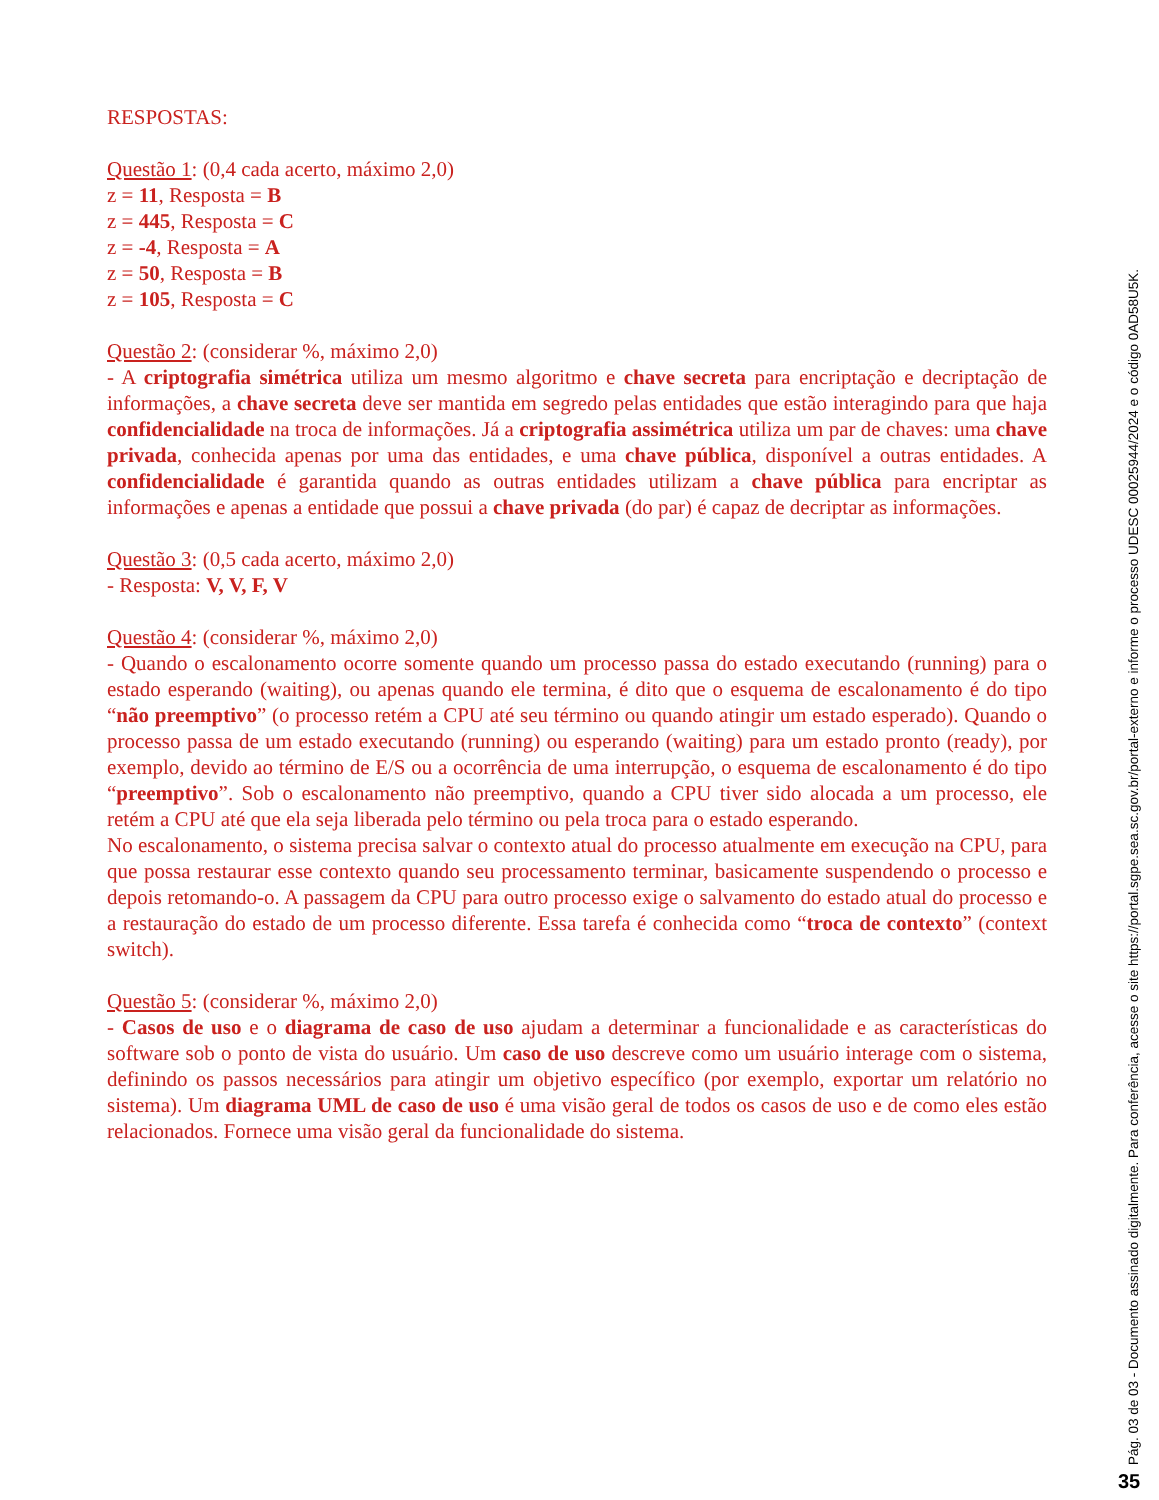RESPOSTAS:
Questão 1: (0,4 cada acerto, máximo 2,0)
z = 11, Resposta = B
z = 445, Resposta = C
z = -4, Resposta = A
z = 50, Resposta = B
z = 105, Resposta = C
Questão 2: (considerar %, máximo 2,0)
- A criptografia simétrica utiliza um mesmo algoritmo e chave secreta para encriptação e decriptação de informações, a chave secreta deve ser mantida em segredo pelas entidades que estão interagindo para que haja confidencialidade na troca de informações. Já a criptografia assimétrica utiliza um par de chaves: uma chave privada, conhecida apenas por uma das entidades, e uma chave pública, disponível a outras entidades. A confidencialidade é garantida quando as outras entidades utilizam a chave pública para encriptar as informações e apenas a entidade que possui a chave privada (do par) é capaz de decriptar as informações.
Questão 3: (0,5 cada acerto, máximo 2,0)
- Resposta: V, V, F, V
Questão 4: (considerar %, máximo 2,0)
- Quando o escalonamento ocorre somente quando um processo passa do estado executando (running) para o estado esperando (waiting), ou apenas quando ele termina, é dito que o esquema de escalonamento é do tipo “não preemptivo” (o processo retém a CPU até seu término ou quando atingir um estado esperado). Quando o processo passa de um estado executando (running) ou esperando (waiting) para um estado pronto (ready), por exemplo, devido ao término de E/S ou a ocorrência de uma interrupção, o esquema de escalonamento é do tipo “preemptivo”. Sob o escalonamento não preemptivo, quando a CPU tiver sido alocada a um processo, ele retém a CPU até que ela seja liberada pelo término ou pela troca para o estado esperando.
No escalonamento, o sistema precisa salvar o contexto atual do processo atualmente em execução na CPU, para que possa restaurar esse contexto quando seu processamento terminar, basicamente suspendendo o processo e depois retomando-o. A passagem da CPU para outro processo exige o salvamento do estado atual do processo e a restauração do estado de um processo diferente. Essa tarefa é conhecida como “troca de contexto” (context switch).
Questão 5: (considerar %, máximo 2,0)
- Casos de uso e o diagrama de caso de uso ajudam a determinar a funcionalidade e as características do software sob o ponto de vista do usuário. Um caso de uso descreve como um usuário interage com o sistema, definindo os passos necessários para atingir um objetivo específico (por exemplo, exportar um relatório no sistema). Um diagrama UML de caso de uso é uma visão geral de todos os casos de uso e de como eles estão relacionados. Fornece uma visão geral da funcionalidade do sistema.
Pág. 03 de 03 - Documento assinado digitalmente. Para conferência, acesse o site https://portal.sgpe.sea.sc.gov.br/portal-externo e informe o processo UDESC 00025944/2024 e o código 0AD58U5K.
35